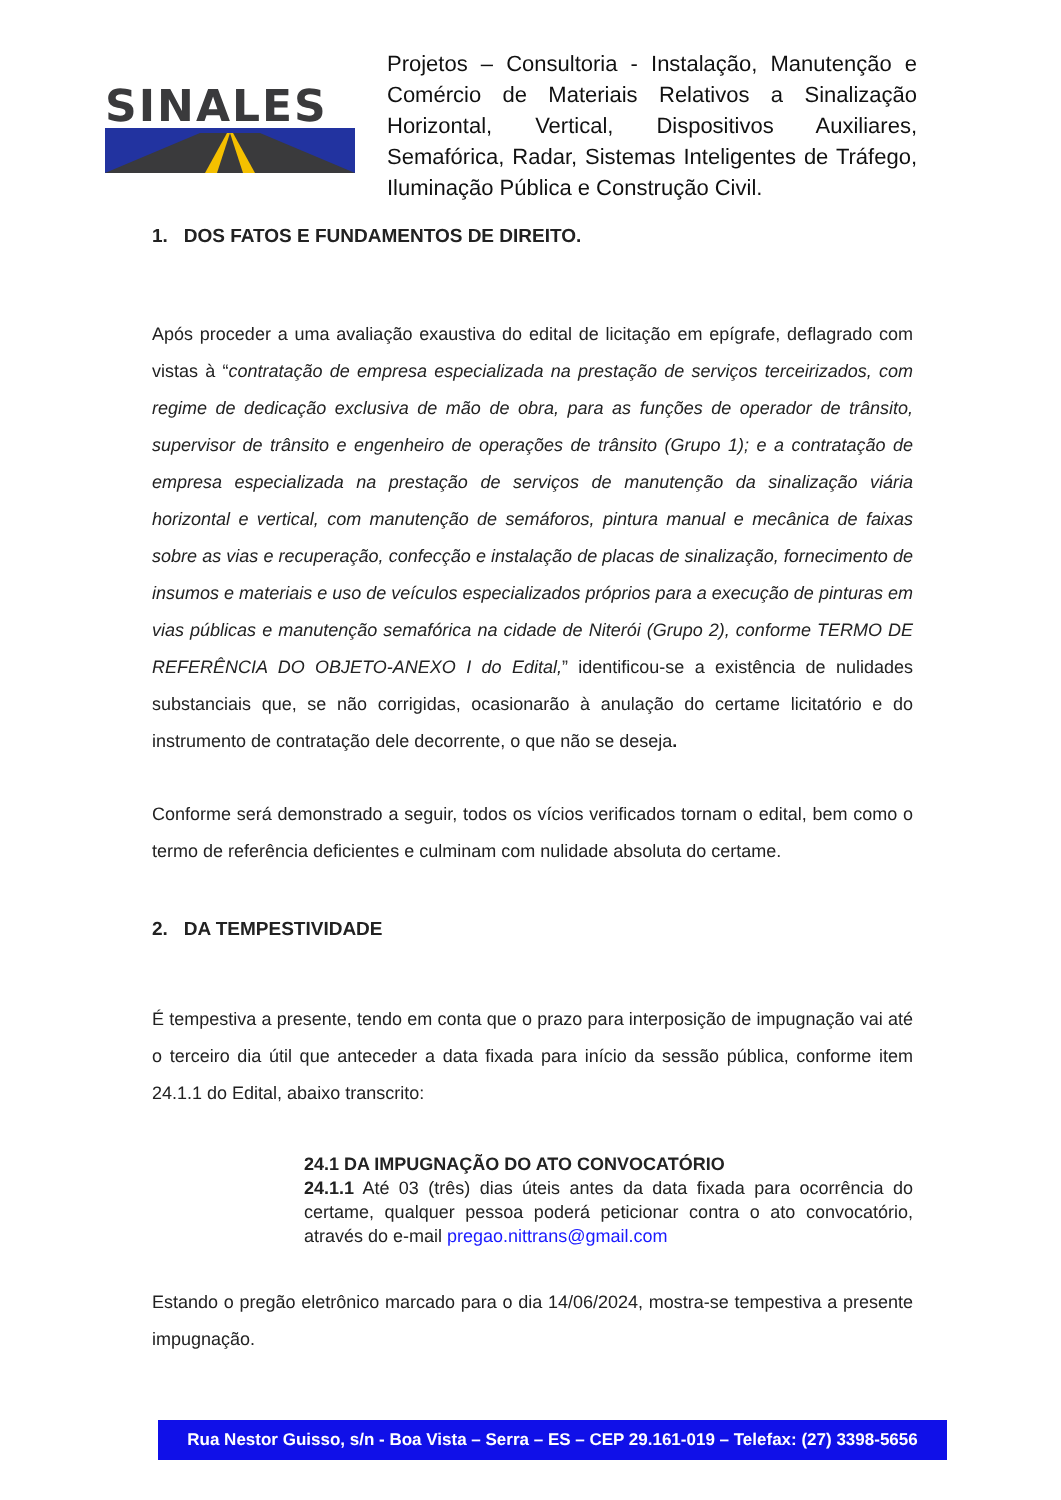SINALES
Projetos – Consultoria - Instalação, Manutenção e Comércio de Materiais Relativos a Sinalização Horizontal, Vertical, Dispositivos Auxiliares, Semafórica, Radar, Sistemas Inteligentes de Tráfego, Iluminação Pública e Construção Civil.
1. DOS FATOS E FUNDAMENTOS DE DIREITO.
Após proceder a uma avaliação exaustiva do edital de licitação em epígrafe, deflagrado com vistas à “contratação de empresa especializada na prestação de serviços terceirizados, com regime de dedicação exclusiva de mão de obra, para as funções de operador de trânsito, supervisor de trânsito e engenheiro de operações de trânsito (Grupo 1); e a contratação de empresa especializada na prestação de serviços de manutenção da sinalização viária horizontal e vertical, com manutenção de semáforos, pintura manual e mecânica de faixas sobre as vias e recuperação, confecção e instalação de placas de sinalização, fornecimento de insumos e materiais e uso de veículos especializados próprios para a execução de pinturas em vias públicas e manutenção semafórica na cidade de Niterói (Grupo 2), conforme TERMO DE REFERÊNCIA DO OBJETO-ANEXO I do Edital,” identificou-se a existência de nulidades substanciais que, se não corrigidas, ocasionarão à anulação do certame licitatório e do instrumento de contratação dele decorrente, o que não se deseja.
Conforme será demonstrado a seguir, todos os vícios verificados tornam o edital, bem como o termo de referência deficientes e culminam com nulidade absoluta do certame.
2. DA TEMPESTIVIDADE
É tempestiva a presente, tendo em conta que o prazo para interposição de impugnação vai até o terceiro dia útil que anteceder a data fixada para início da sessão pública, conforme item 24.1.1 do Edital, abaixo transcrito:
24.1 DA IMPUGNAÇÃO DO ATO CONVOCATÓRIO
24.1.1 Até 03 (três) dias úteis antes da data fixada para ocorrência do certame, qualquer pessoa poderá peticionar contra o ato convocatório, através do e-mail pregao.nittrans@gmail.com
Estando o pregão eletrônico marcado para o dia 14/06/2024, mostra-se tempestiva a presente impugnação.
Rua Nestor Guisso, s/n - Boa Vista – Serra – ES – CEP 29.161-019 – Telefax: (27) 3398-5656